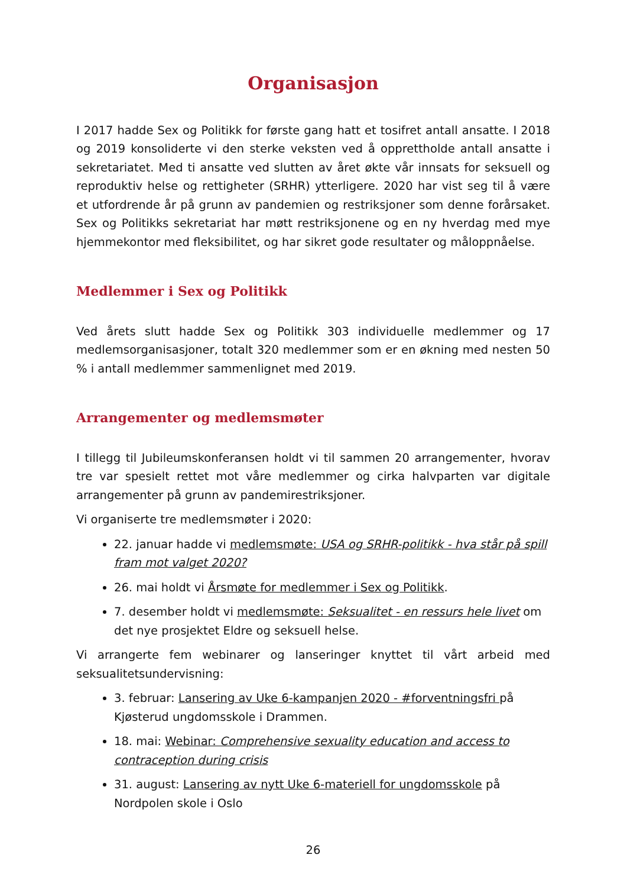Organisasjon
I 2017 hadde Sex og Politikk for første gang hatt et tosifret antall ansatte. I 2018 og 2019 konsoliderte vi den sterke veksten ved å opprettholde antall ansatte i sekretariatet. Med ti ansatte ved slutten av året økte vår innsats for seksuell og reproduktiv helse og rettigheter (SRHR) ytterligere. 2020 har vist seg til å være et utfordrende år på grunn av pandemien og restriksjoner som denne forårsaket. Sex og Politikks sekretariat har møtt restriksjonene og en ny hverdag med mye hjemmekontor med fleksibilitet, og har sikret gode resultater og måloppnåelse.
Medlemmer i Sex og Politikk
Ved årets slutt hadde Sex og Politikk 303 individuelle medlemmer og 17 medlemsorganisasjoner, totalt 320 medlemmer som er en økning med nesten 50 % i antall medlemmer sammenlignet med 2019.
Arrangementer og medlemsmøter
I tillegg til Jubileumskonferansen holdt vi til sammen 20 arrangementer, hvorav tre var spesielt rettet mot våre medlemmer og cirka halvparten var digitale arrangementer på grunn av pandemirestriksjoner.
Vi organiserte tre medlemsmøter i 2020:
22. januar hadde vi medlemsmøte: USA og SRHR-politikk - hva står på spill fram mot valget 2020?
26. mai holdt vi Årsmøte for medlemmer i Sex og Politikk.
7. desember holdt vi medlemsmøte: Seksualitet - en ressurs hele livet om det nye prosjektet Eldre og seksuell helse.
Vi arrangerte fem webinarer og lanseringer knyttet til vårt arbeid med seksualitetsundervisning:
3. februar: Lansering av Uke 6-kampanjen 2020 - #forventningsfri på Kjøsterud ungdomsskole i Drammen.
18. mai: Webinar: Comprehensive sexuality education and access to contraception during crisis
31. august: Lansering av nytt Uke 6-materiell for ungdomsskole på Nordpolen skole i Oslo
26